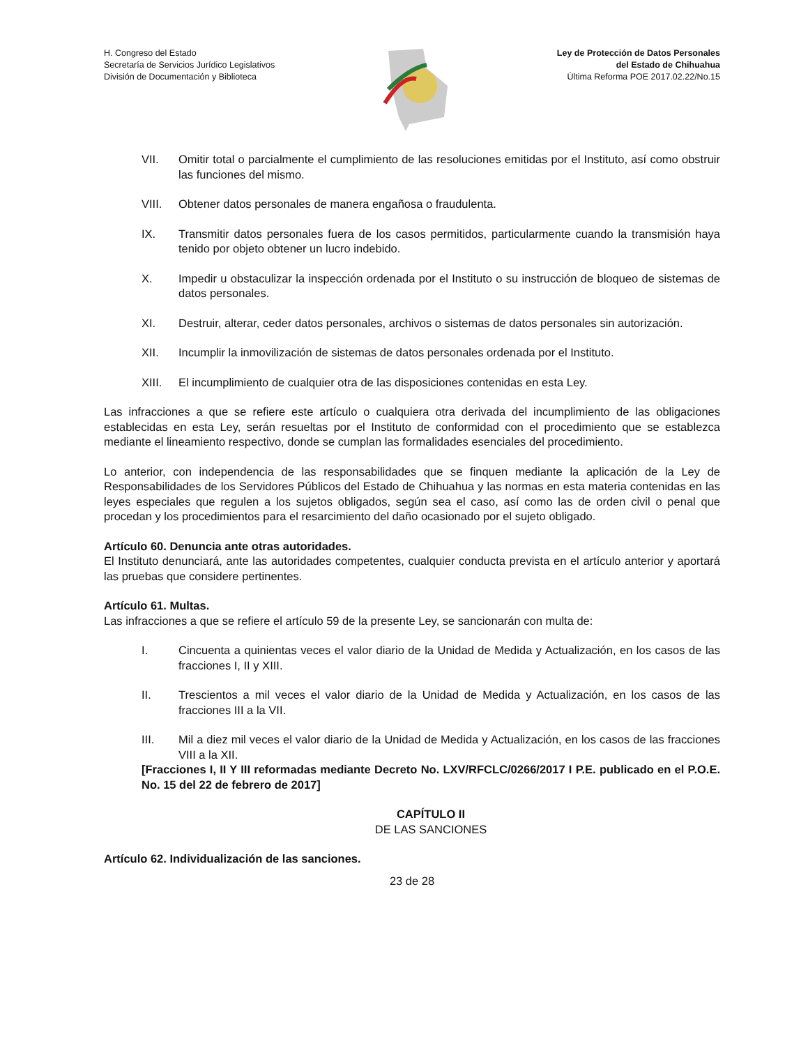H. Congreso del Estado
Secretaría de Servicios Jurídico Legislativos
División de Documentación y Biblioteca
Ley de Protección de Datos Personales
del Estado de Chihuahua
Última Reforma POE 2017.02.22/No.15
VII. Omitir total o parcialmente el cumplimiento de las resoluciones emitidas por el Instituto, así como obstruir las funciones del mismo.
VIII. Obtener datos personales de manera engañosa o fraudulenta.
IX. Transmitir datos personales fuera de los casos permitidos, particularmente cuando la transmisión haya tenido por objeto obtener un lucro indebido.
X. Impedir u obstaculizar la inspección ordenada por el Instituto o su instrucción de bloqueo de sistemas de datos personales.
XI. Destruir, alterar, ceder datos personales, archivos o sistemas de datos personales sin autorización.
XII. Incumplir la inmovilización de sistemas de datos personales ordenada por el Instituto.
XIII. El incumplimiento de cualquier otra de las disposiciones contenidas en esta Ley.
Las infracciones a que se refiere este artículo o cualquiera otra derivada del incumplimiento de las obligaciones establecidas en esta Ley, serán resueltas por el Instituto de conformidad con el procedimiento que se establezca mediante el lineamiento respectivo, donde se cumplan las formalidades esenciales del procedimiento.
Lo anterior, con independencia de las responsabilidades que se finquen mediante la aplicación de la Ley de Responsabilidades de los Servidores Públicos del Estado de Chihuahua y las normas en esta materia contenidas en las leyes especiales que regulen a los sujetos obligados, según sea el caso, así como las de orden civil o penal que procedan y los procedimientos para el resarcimiento del daño ocasionado por el sujeto obligado.
Artículo 60. Denuncia ante otras autoridades.
El Instituto denunciará, ante las autoridades competentes, cualquier conducta prevista en el artículo anterior y aportará las pruebas que considere pertinentes.
Artículo 61. Multas.
Las infracciones a que se refiere el artículo 59 de la presente Ley, se sancionarán con multa de:
I. Cincuenta a quinientas veces el valor diario de la Unidad de Medida y Actualización, en los casos de las fracciones I, II y XIII.
II. Trescientos a mil veces el valor diario de la Unidad de Medida y Actualización, en los casos de las fracciones III a la VII.
III. Mil a diez mil veces el valor diario de la Unidad de Medida y Actualización, en los casos de las fracciones VIII a la XII.
[Fracciones I, II Y III reformadas mediante Decreto No. LXV/RFCLC/0266/2017 I P.E. publicado en el P.O.E. No. 15 del 22 de febrero de 2017]
CAPÍTULO II
DE LAS SANCIONES
Artículo 62. Individualización de las sanciones.
23 de 28